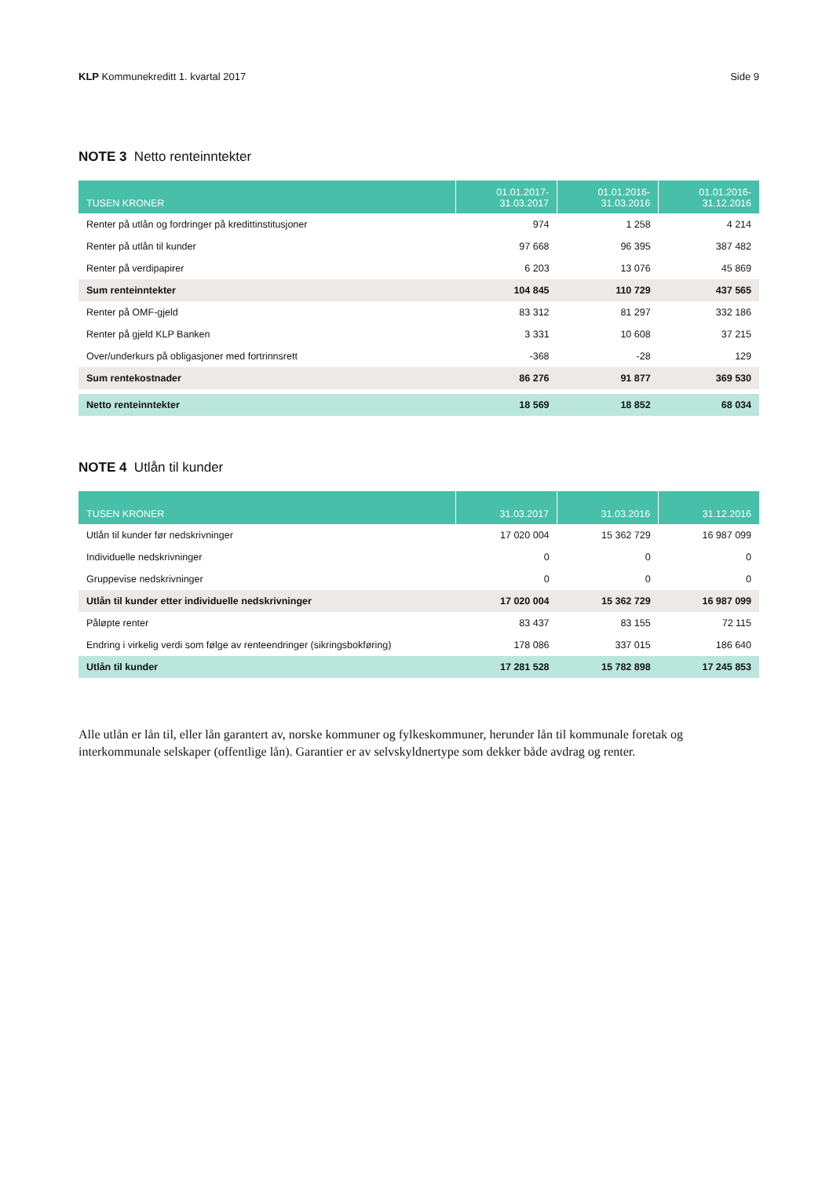KLP Kommunekreditt 1. kvartal 2017 Side 9
NOTE 3 Netto renteinntekter
| TUSEN KRONER | 01.01.2017- 31.03.2017 | 01.01.2016- 31.03.2016 | 01.01.2016- 31.12.2016 |
| --- | --- | --- | --- |
| Renter på utlån og fordringer på kredittinstitusjoner | 974 | 1 258 | 4 214 |
| Renter på utlån til kunder | 97 668 | 96 395 | 387 482 |
| Renter på verdipapirer | 6 203 | 13 076 | 45 869 |
| Sum renteinntekter | 104 845 | 110 729 | 437 565 |
| Renter på OMF-gjeld | 83 312 | 81 297 | 332 186 |
| Renter på gjeld KLP Banken | 3 331 | 10 608 | 37 215 |
| Over/underkurs på obligasjoner med fortrinnsrett | -368 | -28 | 129 |
| Sum rentekostnader | 86 276 | 91 877 | 369 530 |
| Netto renteinntekter | 18 569 | 18 852 | 68 034 |
NOTE 4 Utlån til kunder
| TUSEN KRONER | 31.03.2017 | 31.03.2016 | 31.12.2016 |
| --- | --- | --- | --- |
| Utlån til kunder før nedskrivninger | 17 020 004 | 15 362 729 | 16 987 099 |
| Individuelle nedskrivninger | 0 | 0 | 0 |
| Gruppevise nedskrivninger | 0 | 0 | 0 |
| Utlån til kunder etter individuelle nedskrivninger | 17 020 004 | 15 362 729 | 16 987 099 |
| Påløpte renter | 83 437 | 83 155 | 72 115 |
| Endring i virkelig verdi som følge av renteendringer (sikringsbokføring) | 178 086 | 337 015 | 186 640 |
| Utlån til kunder | 17 281 528 | 15 782 898 | 17 245 853 |
Alle utlån er lån til, eller lån garantert av, norske kommuner og fylkeskommuner, herunder lån til kommunale foretak og interkommunale selskaper (offentlige lån). Garantier er av selvskyldnertype som dekker både avdrag og renter.